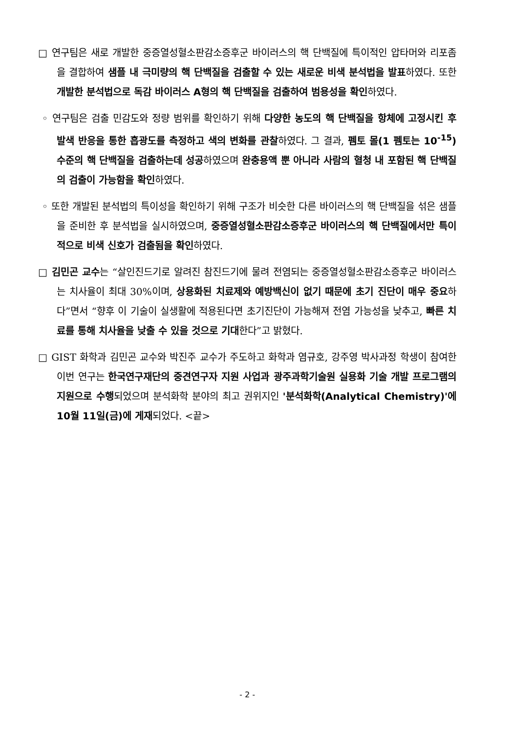□ 연구팀은 새로 개발한 중증열성혈소판감소증후군 바이러스의 핵 단백질에 특이적인 압타머와 리포좀을 결합하여 샘플 내 극미량의 핵 단백질을 검출할 수 있는 새로운 비색 분석법을 발표하였다. 또한 개발한 분석법으로 독감 바이러스 A형의 핵 단백질을 검출하여 범용성을 확인하였다.
◦ 연구팀은 검출 민감도와 정량 범위를 확인하기 위해 다양한 농도의 핵 단백질을 항체에 고정시킨 후 발색 반응을 통한 흡광도를 측정하고 색의 변화를 관찰하였다. 그 결과, 펨토 몰(1 펨토는 10<sup>-15</sup>) 수준의 핵 단백질을 검출하는데 성공하였으며 완충용액 뿐 아니라 사람의 혈청 내 포함된 핵 단백질의 검출이 가능함을 확인하였다.
◦ 또한 개발된 분석법의 특이성을 확인하기 위해 구조가 비슷한 다른 바이러스의 핵 단백질을 섞은 샘플을 준비한 후 분석법을 실시하였으며, 중증열성혈소판감소증후군 바이러스의 핵 단백질에서만 특이적으로 비색 신호가 검출됨을 확인하였다.
□ 김민곤 교수는 “살인진드기로 알려진 참진드기에 물려 전염되는 중증열성혈소판감소증후군 바이러스는 치사율이 최대 30%이며, 상용화된 치료제와 예방백신이 없기 때문에 초기 진단이 매우 중요하다”면서 “향후 이 기술이 실생활에 적용된다면 초기진단이 가능해져 전염 가능성을 낮추고, 빠른 치료를 통해 치사율을 낮출 수 있을 것으로 기대한다”고 밝혔다.
□ GIST 화학과 김민곤 교수와 박진주 교수가 주도하고 화학과 염규호, 강주영 박사과정 학생이 참여한 이번 연구는 한국연구재단의 중견연구자 지원 사업과 광주과학기술원 실용화 기술 개발 프로그램의 지원으로 수행되었으며 분석화학 분야의 최고 권위지인 '분석화학(Analytical Chemistry)'에 10월 11일(금)에 게재되었다. <끝>
- 2 -